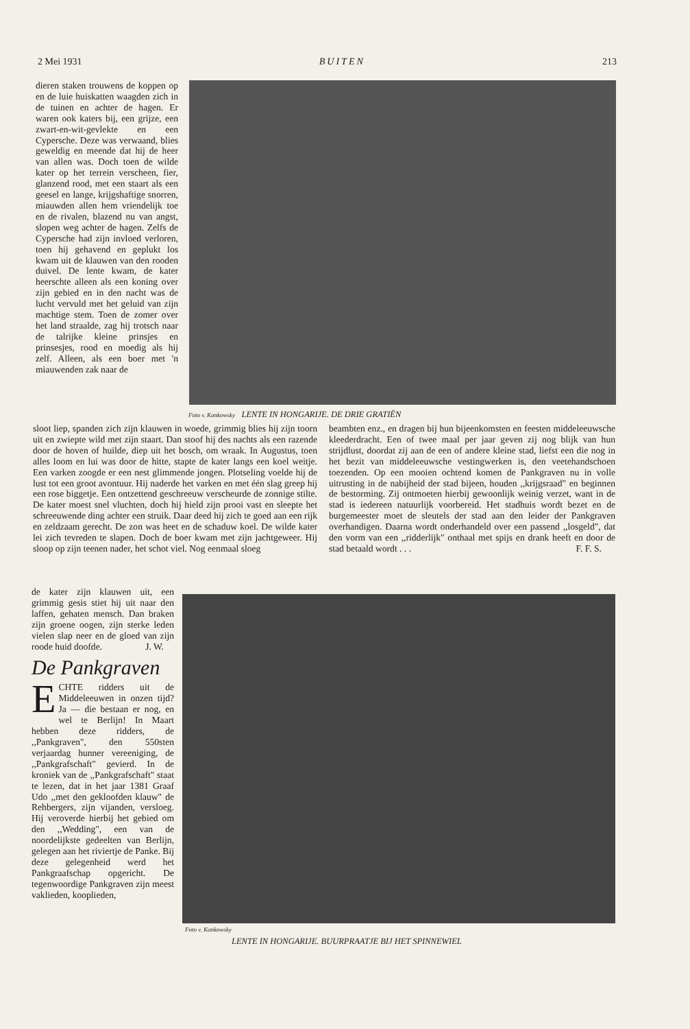2 Mei 1931 BUITEN 213
dieren staken trouwens de koppen op en de luie huiskatten waagden zich in de tuinen en achter de hagen. Er waren ook katers bij, een grijze, een zwart-en-wit-gevlekte en een Cypersche. Deze was verwaand, blies geweldig en meende dat hij de heer van allen was. Doch toen de wilde kater op het terrein verscheen, fier, glanzend rood, met een staart als een geesel en lange, krijgshaftige snorren, miauwden allen hem vriendelijk toe en de rivalen, blazend nu van angst, slopen weg achter de hagen. Zelfs de Cypersche had zijn invloed verloren, toen hij gehavend en geplukt los kwam uit de klauwen van den rooden duivel. De lente kwam, de kater heerschte alleen als een koning over zijn gebied en in den nacht was de lucht vervuld met het geluid van zijn machtige stem. Toen de zomer over het land straalde, zag hij trotsch naar de talrijke kleine prinsjes en prinsesjes, rood en moedig als hij zelf. Alleen, als een boer met 'n miauwenden zak naar de
Foto v. Kankowsky LENTE IN HONGARIJE. DE DRIE GRATIËN
sloot liep, spanden zich zijn klauwen in woede, grimmig blies hij zijn toorn uit en zwiepte wild met zijn staart. Dan stoof hij des nachts als een razende door de hoven of huilde, diep uit het bosch, om wraak. In Augustus, toen alles loom en lui was door de hitte, stapte de kater langs een koel weitje. Een varken zoogde er een nest glimmende jongen. Plotseling voelde hij de lust tot een groot avontuur. Hij naderde het varken en met één slag greep hij een rose biggetje. Een ontzettend geschreeuw verscheurde de zonnige stilte. De kater moest snel vluchten, doch hij hield zijn prooi vast en sleepte het schreeuwende ding achter een struik. Daar deed hij zich te goed aan een rijk en zeldzaam gerecht. De zon was heet en de schaduw koel. De wilde kater lei zich tevreden te slapen. Doch de boer kwam met zijn jachtgeweer. Hij sloop op zijn teenen nader, het schot viel. Nog eenmaal sloeg
beambten enz., en dragen bij hun bijeenkomsten en feesten middeleeuwsche kleederdracht. Een of twee maal per jaar geven zij nog blijk van hun strijdlust, doordat zij aan de een of andere kleine stad, liefst een die nog in het bezit van middeleeuwsche vestingwerken is, den veetehandschoen toezenden. Op een mooien ochtend komen de Pankgraven nu in volle uitrusting in de nabijheid der stad bijeen, houden ,,krijgsraad" en beginnen de bestorming. Zij ontmoeten hierbij gewoonlijk weinig verzet, want in de stad is iedereen natuurlijk voorbereid. Het stadhuis wordt bezet en de burgemeester moet de sleutels der stad aan den leider der Pankgraven overhandigen. Daarna wordt onderhandeld over een passend ,,losgeld", dat den vorm van een ,,ridderlijk" onthaal met spijs en drank heeft en door de stad betaald wordt . . . F. F. S.
de kater zijn klauwen uit, een grimmig gesis stiet hij uit naar den laffen, gehaten mensch. Dan braken zijn groene oogen, zijn sterke leden vielen slap neer en de gloed van zijn roode huid doofde. J. W.
De Pankgraven
ECHTE ridders uit de Middeleeuwen in onzen tijd? Ja — die bestaan er nog, en wel te Berlijn! In Maart hebben deze ridders, de ,,Pankgraven", den 550sten verjaardag hunner vereeniging, de ,,Pankgrafschaft" gevierd. In de kroniek van de ,,Pankgrafschaft" staat te lezen, dat in het jaar 1381 Graaf Udo ,,met den gekloofden klauw" de Rehbergers, zijn vijanden, versloeg. Hij veroverde hierbij het gebied om den ,,Wedding", een van de noordelijkste gedeelten van Berlijn, gelegen aan het riviertje de Panke. Bij deze gelegenheid werd het Pankgraafschap opgericht. De tegenwoordige Pankgraven zijn meest vaklieden, kooplieden,
Foto v. Kankowsky
LENTE IN HONGARIJE. BUURPRAATJE BIJ HET SPINNEWIEL